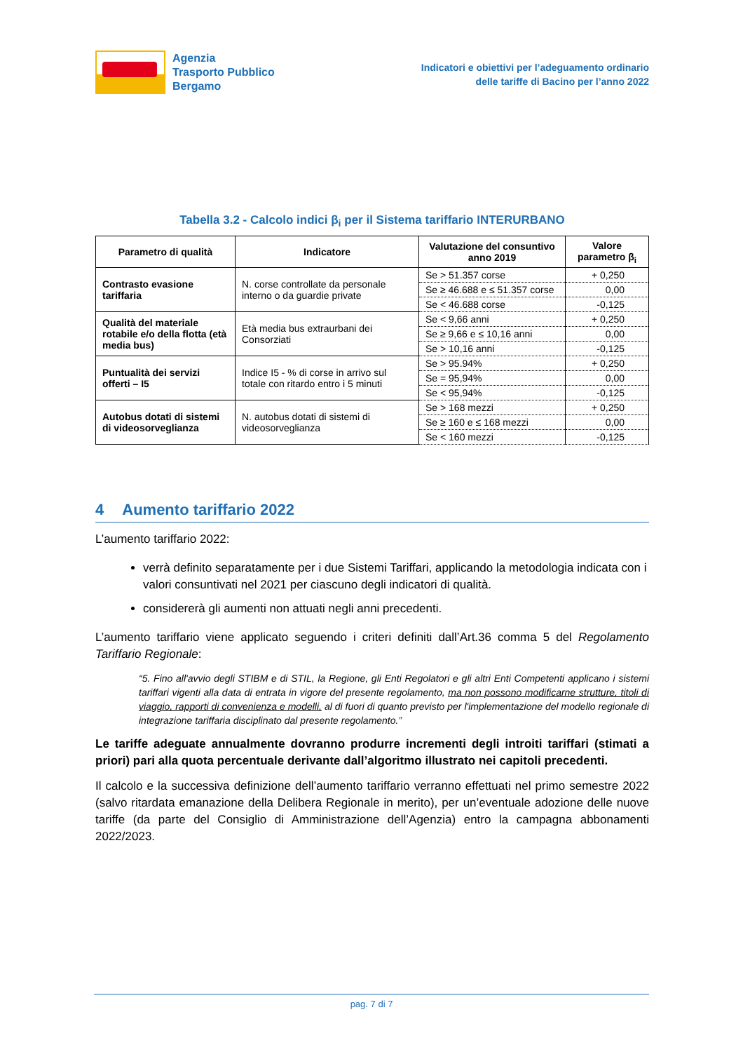Agenzia
Trasporto Pubblico
Bergamo
Indicatori e obiettivi per l’adeguamento ordinario
delle tariffe di Bacino per l’anno 2022
Tabella 3.2 - Calcolo indici β<sub>i</sub> per il Sistema tariffario INTERURBANO
| Parametro di qualità | Indicatore | Valutazione del consuntivo anno 2019 | Valore parametro β<sub>i</sub> |
| --- | --- | --- | --- |
| Contrasto evasione tariffaria | N. corse controllate da personale interno o da guardie private | Se > 51.357 corse | + 0,250 |
| | | Se ≥ 46.688 e ≤ 51.357 corse | 0,00 |
| | | Se < 46.688 corse | -0,125 |
| Qualità del materiale rotabile e/o della flotta (età media bus) | Età media bus extraurbani dei Consorziati | Se < 9,66 anni | + 0,250 |
| | | Se ≥ 9,66 e ≤ 10,16 anni | 0,00 |
| | | Se > 10,16 anni | -0,125 |
| Puntualità dei servizi offerti – I5 | Indice I5 - % di corse in arrivo sul totale con ritardo entro i 5 minuti | Se > 95.94% | + 0,250 |
| | | Se = 95,94% | 0,00 |
| | | Se < 95,94% | -0,125 |
| Autobus dotati di sistemi di videosorveglianza | N. autobus dotati di sistemi di videosorveglianza | Se > 168 mezzi | + 0,250 |
| | | Se ≥ 160 e ≤ 168 mezzi | 0,00 |
| | | Se < 160 mezzi | -0,125 |
4 Aumento tariffario 2022
L’aumento tariffario 2022:
verrà definito separatamente per i due Sistemi Tariffari, applicando la metodologia indicata con i valori consuntivati nel 2021 per ciascuno degli indicatori di qualità.
considererà gli aumenti non attuati negli anni precedenti.
L’aumento tariffario viene applicato seguendo i criteri definiti dall’Art.36 comma 5 del Regolamento Tariffario Regionale:
“5. Fino all'avvio degli STIBM e di STIL, la Regione, gli Enti Regolatori e gli altri Enti Competenti applicano i sistemi tariffari vigenti alla data di entrata in vigore del presente regolamento, ma non possono modificarne strutture, titoli di viaggio, rapporti di convenienza e modelli, al di fuori di quanto previsto per l'implementazione del modello regionale di integrazione tariffaria disciplinato dal presente regolamento.”
Le tariffe adeguate annualmente dovranno produrre incrementi degli introiti tariffari (stimati a priori) pari alla quota percentuale derivante dall’algoritmo illustrato nei capitoli precedenti.
Il calcolo e la successiva definizione dell’aumento tariffario verranno effettuati nel primo semestre 2022 (salvo ritardata emanazione della Delibera Regionale in merito), per un’eventuale adozione delle nuove tariffe (da parte del Consiglio di Amministrazione dell’Agenzia) entro la campagna abbonamenti 2022/2023.
pag. 7 di 7